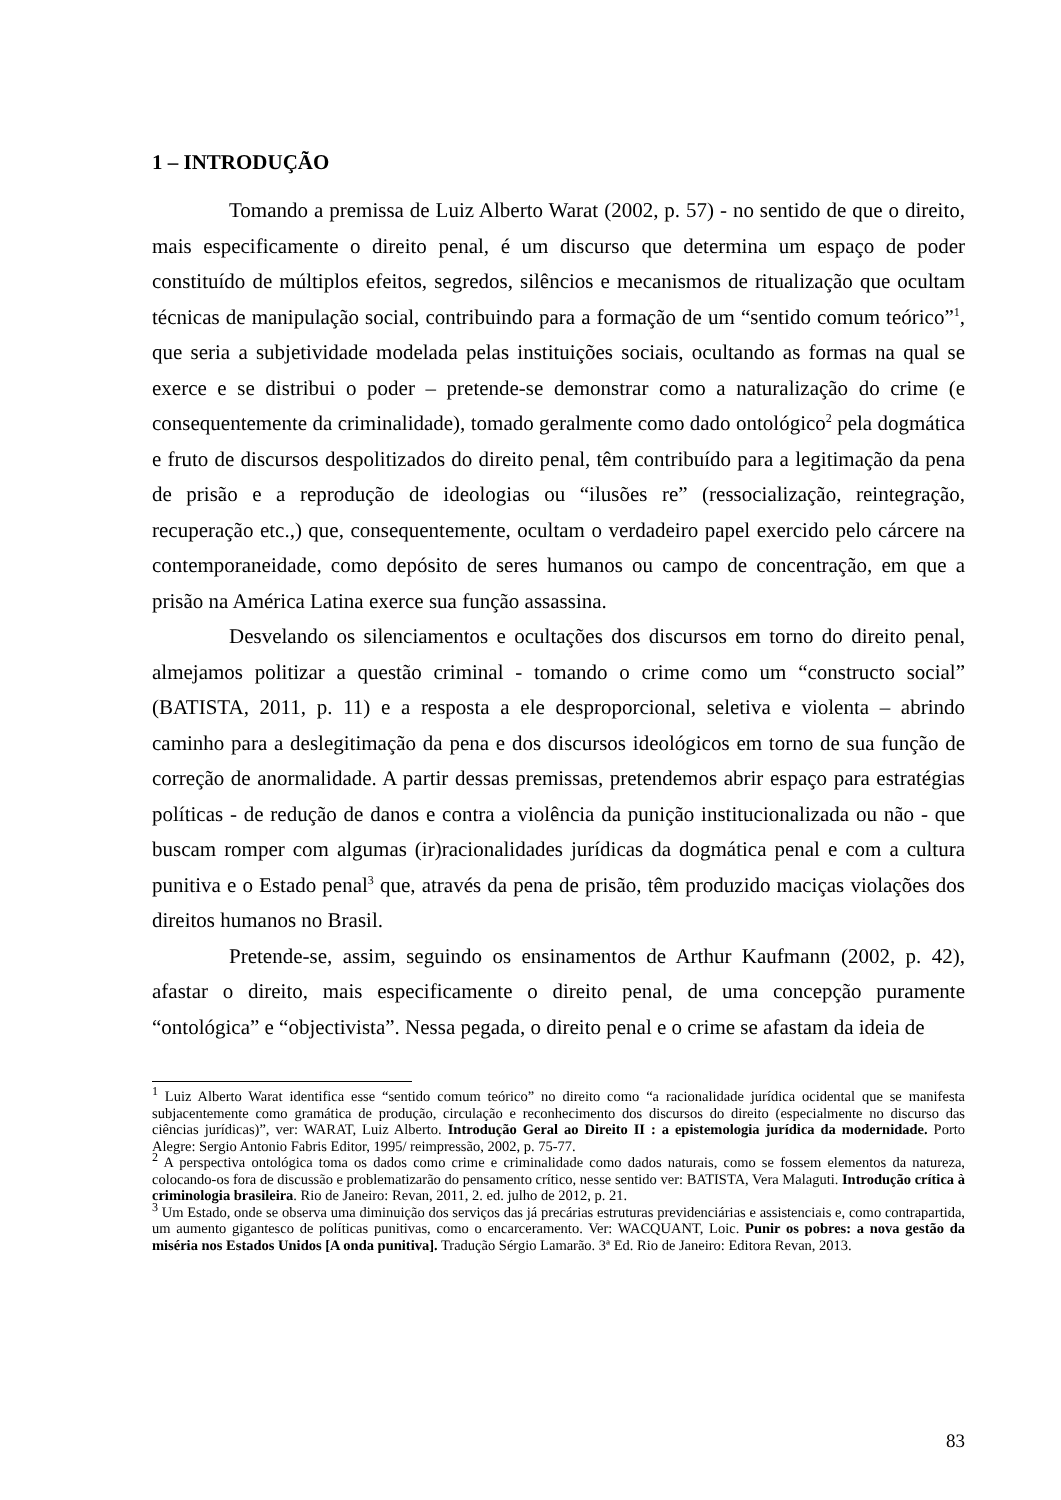1 – INTRODUÇÃO
Tomando a premissa de Luiz Alberto Warat (2002, p. 57) - no sentido de que o direito, mais especificamente o direito penal, é um discurso que determina um espaço de poder constituído de múltiplos efeitos, segredos, silêncios e mecanismos de ritualização que ocultam técnicas de manipulação social, contribuindo para a formação de um “sentido comum teórico”<sup>1</sup>, que seria a subjetividade modelada pelas instituições sociais, ocultando as formas na qual se exerce e se distribui o poder – pretende-se demonstrar como a naturalização do crime (e consequentemente da criminalidade), tomado geralmente como dado ontológico<sup>2</sup> pela dogmática e fruto de discursos despolitizados do direito penal, têm contribuído para a legitimação da pena de prisão e a reprodução de ideologias ou “ilusões re” (ressocialização, reintegração, recuperação etc.,) que, consequentemente, ocultam o verdadeiro papel exercido pelo cárcere na contemporaneidade, como depósito de seres humanos ou campo de concentração, em que a prisão na América Latina exerce sua função assassina.
Desvelando os silenciamentos e ocultações dos discursos em torno do direito penal, almejamos politizar a questão criminal - tomando o crime como um “constructo social” (BATISTA, 2011, p. 11) e a resposta a ele desproporcional, seletiva e violenta – abrindo caminho para a deslegitimação da pena e dos discursos ideológicos em torno de sua função de correção de anormalidade. A partir dessas premissas, pretendemos abrir espaço para estratégias políticas - de redução de danos e contra a violência da punição institucionalizada ou não - que buscam romper com algumas (ir)racionalidades jurídicas da dogmática penal e com a cultura punitiva e o Estado penal<sup>3</sup> que, através da pena de prisão, têm produzido maciças violações dos direitos humanos no Brasil.
Pretende-se, assim, seguindo os ensinamentos de Arthur Kaufmann (2002, p. 42), afastar o direito, mais especificamente o direito penal, de uma concepção puramente “ontológica” e “objectivista”. Nessa pegada, o direito penal e o crime se afastam da ideia de
<sup>1</sup> Luiz Alberto Warat identifica esse “sentido comum teórico” no direito como “a racionalidade jurídica ocidental que se manifesta subjacentemente como gramática de produção, circulação e reconhecimento dos discursos do direito (especialmente no discurso das ciências jurídicas)”, ver: WARAT, Luiz Alberto. Introdução Geral ao Direito II : a epistemologia jurídica da modernidade. Porto Alegre: Sergio Antonio Fabris Editor, 1995/ reimpressão, 2002, p. 75-77.
<sup>2</sup> A perspectiva ontológica toma os dados como crime e criminalidade como dados naturais, como se fossem elementos da natureza, colocando-os fora de discussão e problematizarão do pensamento crítico, nesse sentido ver: BATISTA, Vera Malaguti. Introdução crítica à criminologia brasileira. Rio de Janeiro: Revan, 2011, 2. ed. julho de 2012, p. 21.
<sup>3</sup> Um Estado, onde se observa uma diminuição dos serviços das já precárias estruturas previdenciárias e assistenciais e, como contrapartida, um aumento gigantesco de políticas punitivas, como o encarceramento. Ver: WACQUANT, Loic. Punir os pobres: a nova gestão da miséria nos Estados Unidos [A onda punitiva]. Tradução Sérgio Lamarão. 3ª Ed. Rio de Janeiro: Editora Revan, 2013.
83